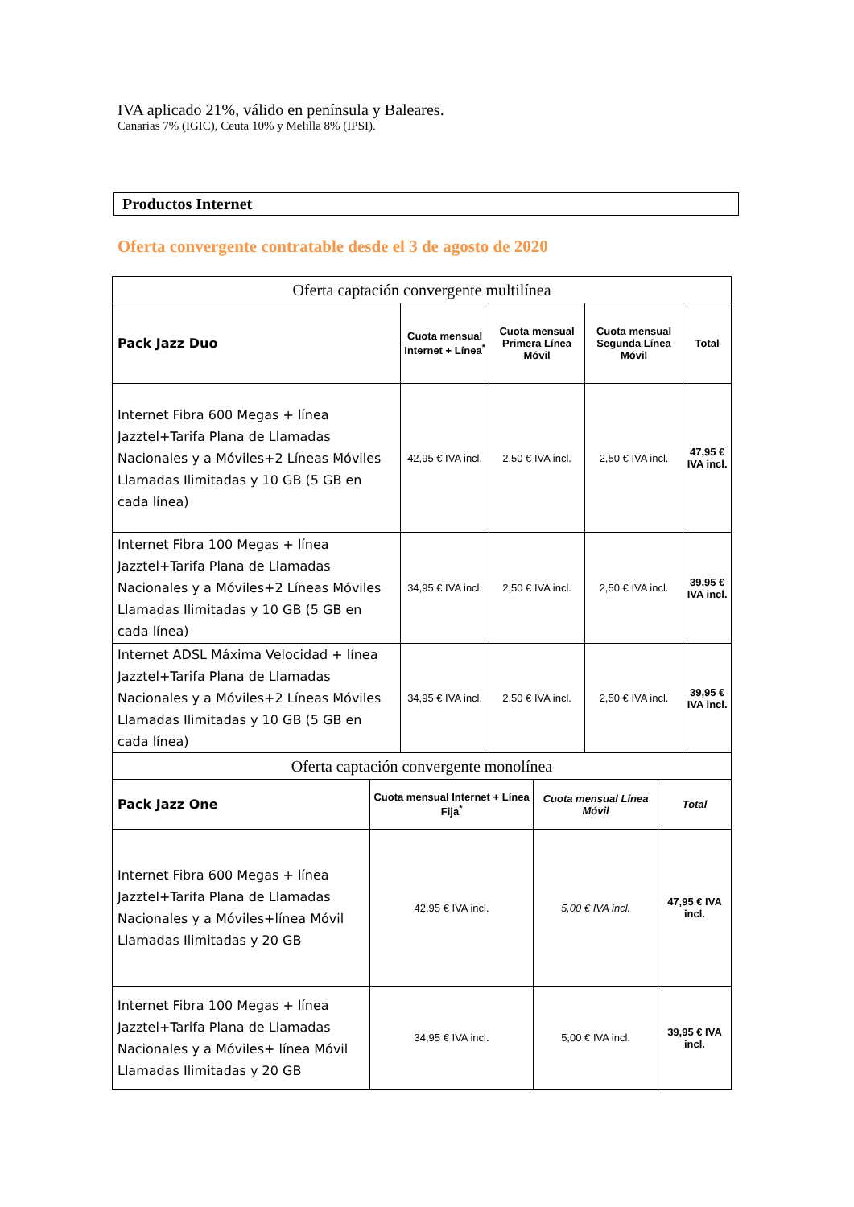IVA aplicado 21%, válido en península y Baleares.
Canarias 7% (IGIC), Ceuta 10% y Melilla 8% (IPSI).
Productos Internet
Oferta convergente contratable desde el 3 de agosto de 2020
| Oferta captación convergente multilínea | | | | |
| --- | --- | --- | --- | --- |
| Pack Jazz Duo | Cuota mensual Internet + Línea<sup>*</sup> | Cuota mensual Primera Línea Móvil | Cuota mensual Segunda Línea Móvil | Total |
| Internet Fibra 600 Megas + línea Jazztel+Tarifa Plana de Llamadas Nacionales y a Móviles+2 Líneas Móviles Llamadas Ilimitadas y 10 GB (5 GB en cada línea) | 42,95 € IVA incl. | 2,50 € IVA incl. | 2,50 € IVA incl. | 47,95 € IVA incl. |
| Internet Fibra 100 Megas + línea Jazztel+Tarifa Plana de Llamadas Nacionales y a Móviles+2 Líneas Móviles Llamadas Ilimitadas y 10 GB (5 GB en cada línea) | 34,95 € IVA incl. | 2,50 € IVA incl. | 2,50 € IVA incl. | 39,95 € IVA incl. |
| Internet ADSL Máxima Velocidad + línea Jazztel+Tarifa Plana de Llamadas Nacionales y a Móviles+2 Líneas Móviles Llamadas Ilimitadas y 10 GB (5 GB en cada línea) | 34,95 € IVA incl. | 2,50 € IVA incl. | 2,50 € IVA incl. | 39,95 € IVA incl. |
| Oferta captación convergente monolínea | | | |
| --- | --- | --- | --- |
| Pack Jazz One | Cuota mensual Internet + Línea Fija<sup>*</sup> | Cuota mensual Línea Móvil | Total |
| Internet Fibra 600 Megas + línea Jazztel+Tarifa Plana de Llamadas Nacionales y a Móviles+línea Móvil Llamadas Ilimitadas y 20 GB | 42,95 € IVA incl. | 5,00 € IVA incl. | 47,95 € IVA incl. |
| Internet Fibra 100 Megas + línea Jazztel+Tarifa Plana de Llamadas Nacionales y a Móviles+ línea Móvil Llamadas Ilimitadas y 20 GB | 34,95 € IVA incl. | 5,00 € IVA incl. | 39,95 € IVA incl. |